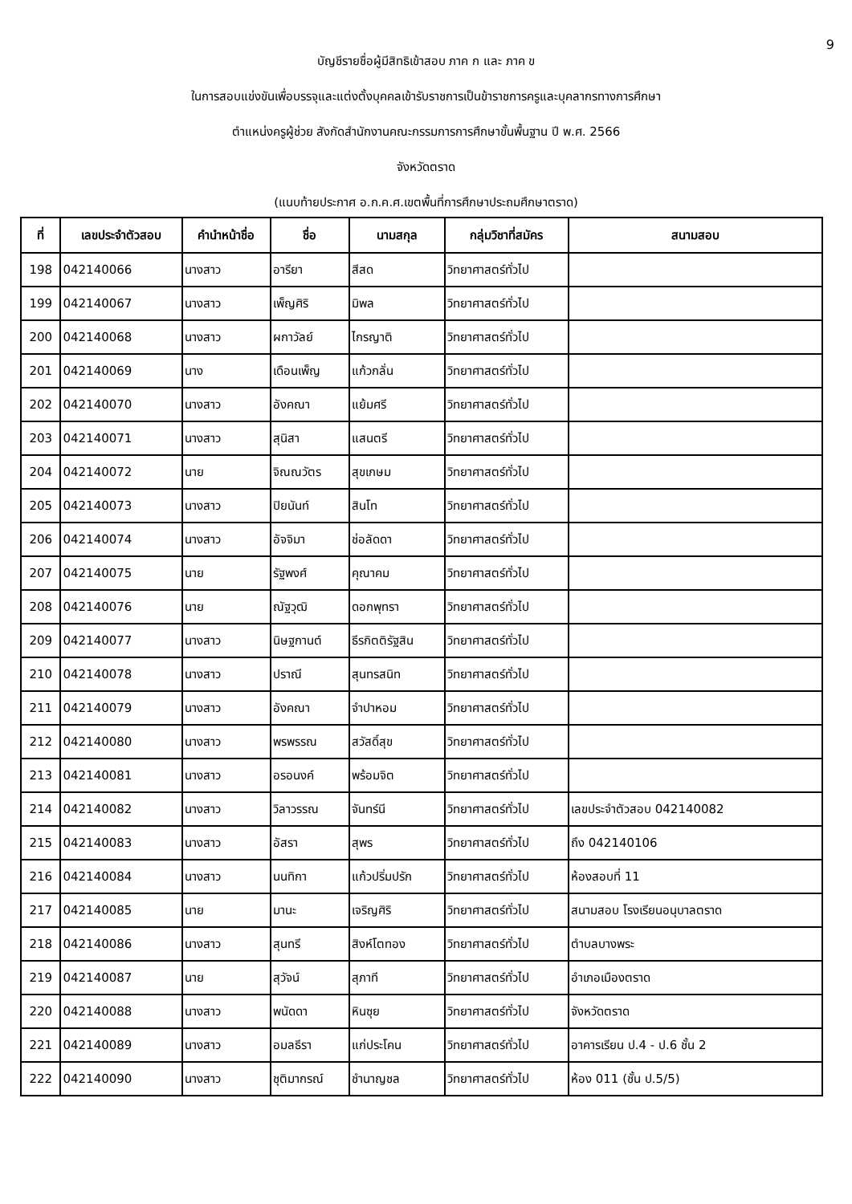9
บัญชีรายชื่อผู้มีสิทธิเข้าสอบ ภาค ก และ ภาค ข
ในการสอบแข่งขันเพื่อบรรจุและแต่งตั้งบุคคลเข้ารับราชการเป็นข้าราชการครูและบุคลากรทางการศึกษา
ตำแหน่งครูผู้ช่วย สังกัดสำนักงานคณะกรรมการการศึกษาขั้นพื้นฐาน ปี พ.ศ. 2566
จังหวัดตราด
(แนบท้ายประกาศ อ.ก.ค.ศ.เขตพื้นที่การศึกษาประถมศึกษาตราด)
| ที่ | เลขประจำตัวสอบ | คำนำหน้าชื่อ | ชื่อ | นามสกุล | กลุ่มวิชาที่สมัคร | สนามสอบ |
| --- | --- | --- | --- | --- | --- | --- |
| 198 | 042140066 | นางสาว | อารียา | สีสด | วิทยาศาสตร์ทั่วไป | |
| 199 | 042140067 | นางสาว | เพ็ญศิริ | มิพล | วิทยาศาสตร์ทั่วไป | |
| 200 | 042140068 | นางสาว | ผกาวัลย์ | ไกรญาติ | วิทยาศาสตร์ทั่วไป | |
| 201 | 042140069 | นาง | เดือนเพ็ญ | แก้วกลั่น | วิทยาศาสตร์ทั่วไป | |
| 202 | 042140070 | นางสาว | อังคณา | แย้มศรี | วิทยาศาสตร์ทั่วไป | |
| 203 | 042140071 | นางสาว | สุนิสา | แสนตรี | วิทยาศาสตร์ทั่วไป | |
| 204 | 042140072 | นาย | จิณณวัตร | สุขเกษม | วิทยาศาสตร์ทั่วไป | |
| 205 | 042140073 | นางสาว | ปิยนันท์ | สินโท | วิทยาศาสตร์ทั่วไป | |
| 206 | 042140074 | นางสาว | อัจจิมา | ช่อลัดดา | วิทยาศาสตร์ทั่วไป | |
| 207 | 042140075 | นาย | รัฐพงศ์ | คุณาคม | วิทยาศาสตร์ทั่วไป | |
| 208 | 042140076 | นาย | ณัฐวุฒิ | ดอกพุทรา | วิทยาศาสตร์ทั่วไป | |
| 209 | 042140077 | นางสาว | นิษฐกานต์ | ธีรกิตติรัฐสิน | วิทยาศาสตร์ทั่วไป | |
| 210 | 042140078 | นางสาว | ปราณี | สุนทรสนิท | วิทยาศาสตร์ทั่วไป | |
| 211 | 042140079 | นางสาว | อังคณา | จำปาหอม | วิทยาศาสตร์ทั่วไป | |
| 212 | 042140080 | นางสาว | พรพรรณ | สวัสดิ์สุข | วิทยาศาสตร์ทั่วไป | |
| 213 | 042140081 | นางสาว | อรอนงค์ | พร้อมจิต | วิทยาศาสตร์ทั่วไป | |
| 214 | 042140082 | นางสาว | วิลาวรรณ | จันทร์นี | วิทยาศาสตร์ทั่วไป | เลขประจำตัวสอบ 042140082 |
| 215 | 042140083 | นางสาว | อัสรา | สุพร | วิทยาศาสตร์ทั่วไป | ถึง 042140106 |
| 216 | 042140084 | นางสาว | นนทิกา | แก้วปริ่มปรัก | วิทยาศาสตร์ทั่วไป | ห้องสอบที่ 11 |
| 217 | 042140085 | นาย | มานะ | เจริญศิริ | วิทยาศาสตร์ทั่วไป | สนามสอบ โรงเรียนอนุบาลตราด |
| 218 | 042140086 | นางสาว | สุนทรี | สิงห์โตทอง | วิทยาศาสตร์ทั่วไป | ตำบลบางพระ |
| 219 | 042140087 | นาย | สุวัจน์ | สุภาที | วิทยาศาสตร์ทั่วไป | อำเภอเมืองตราด |
| 220 | 042140088 | นางสาว | พนัดดา | หินซุย | วิทยาศาสตร์ทั่วไป | จังหวัดตราด |
| 221 | 042140089 | นางสาว | อมลธีรา | แก่ประโคน | วิทยาศาสตร์ทั่วไป | อาคารเรียน ป.4 - ป.6 ชั้น 2 |
| 222 | 042140090 | นางสาว | ชุติมากรณ์ | ชำนาญชล | วิทยาศาสตร์ทั่วไป | ห้อง 011 (ชั้น ป.5/5) |